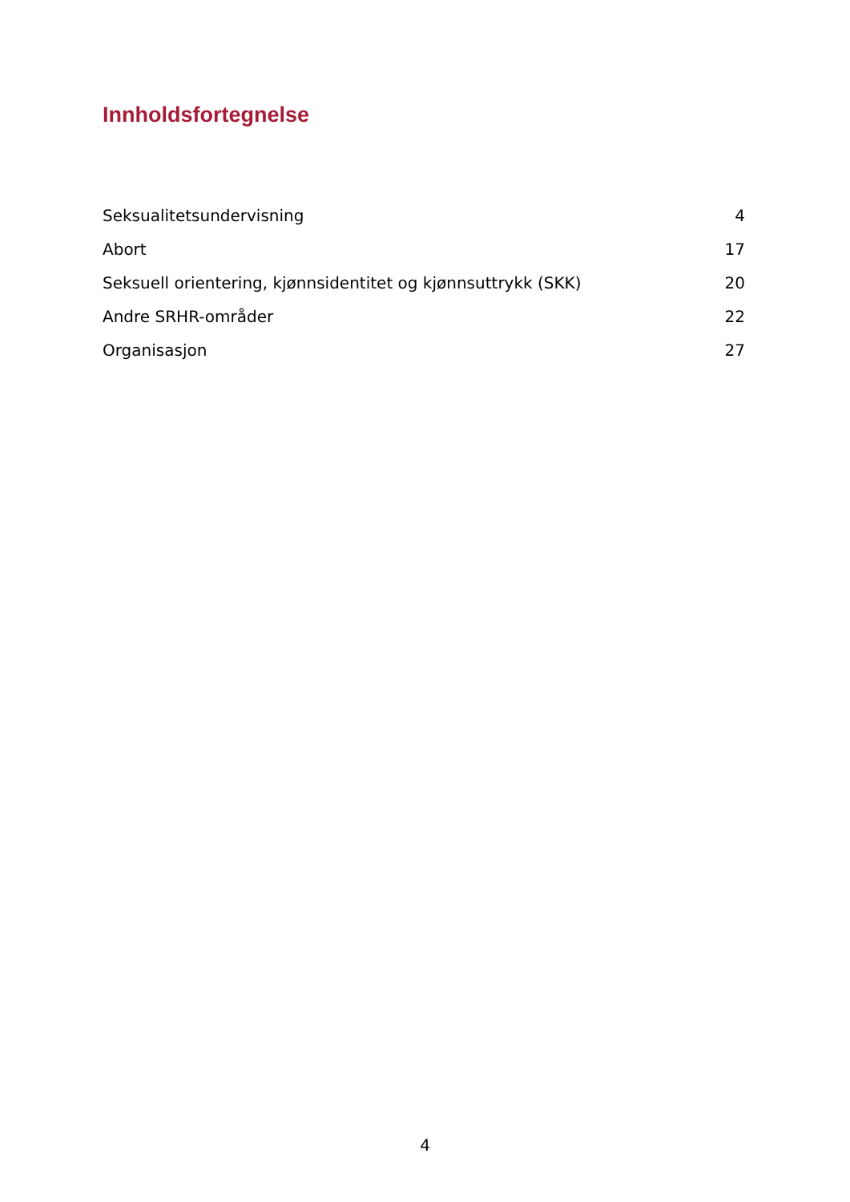Innholdsfortegnelse
Seksualitetsundervisning 4
Abort 17
Seksuell orientering, kjønnsidentitet og kjønnsuttrykk (SKK) 20
Andre SRHR-områder 22
Organisasjon 27
4